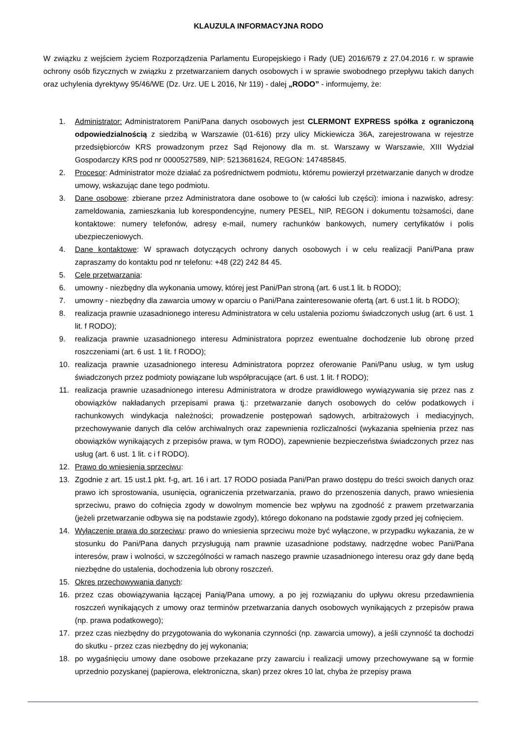KLAUZULA INFORMACYJNA RODO
W związku z wejściem życiem Rozporządzenia Parlamentu Europejskiego i Rady (UE) 2016/679 z 27.04.2016 r. w sprawie ochrony osób fizycznych w związku z przetwarzaniem danych osobowych i w sprawie swobodnego przepływu takich danych oraz uchylenia dyrektywy 95/46/WE (Dz. Urz. UE L 2016, Nr 119) - dalej „RODO” - informujemy, że:
1. Administrator: Administratorem Pani/Pana danych osobowych jest CLERMONT EXPRESS spółka z ograniczoną odpowiedzialnością z siedzibą w Warszawie (01-616) przy ulicy Mickiewicza 36A, zarejestrowana w rejestrze przedsiębiorców KRS prowadzonym przez Sąd Rejonowy dla m. st. Warszawy w Warszawie, XIII Wydział Gospodarczy KRS pod nr 0000527589, NIP: 5213681624, REGON: 147485845.
2. Procesor: Administrator może działać za pośrednictwem podmiotu, któremu powierzył przetwarzanie danych w drodze umowy, wskazując dane tego podmiotu.
3. Dane osobowe: zbierane przez Administratora dane osobowe to (w całości lub części): imiona i nazwisko, adresy: zameldowania, zamieszkania lub korespondencyjne, numery PESEL, NIP, REGON i dokumentu tożsamości, dane kontaktowe: numery telefonów, adresy e-mail, numery rachunków bankowych, numery certyfikatów i polis ubezpieczeniowych.
4. Dane kontaktowe: W sprawach dotyczących ochrony danych osobowych i w celu realizacji Pani/Pana praw zapraszamy do kontaktu pod nr telefonu: +48 (22) 242 84 45.
5. Cele przetwarzania:
6. umowny - niezbędny dla wykonania umowy, której jest Pani/Pan stroną (art. 6 ust.1 lit. b RODO);
7. umowny - niezbędny dla zawarcia umowy w oparciu o Pani/Pana zainteresowanie ofertą (art. 6 ust.1 lit. b RODO);
8. realizacja prawnie uzasadnionego interesu Administratora w celu ustalenia poziomu świadczonych usług (art. 6 ust. 1 lit. f RODO);
9. realizacja prawnie uzasadnionego interesu Administratora poprzez ewentualne dochodzenie lub obronę przed roszczeniami (art. 6 ust. 1 lit. f RODO);
10. realizacja prawnie uzasadnionego interesu Administratora poprzez oferowanie Pani/Panu usług, w tym usług świadczonych przez podmioty powiązane lub współpracujące (art. 6 ust. 1 lit. f RODO);
11. realizacja prawnie uzasadnionego interesu Administratora w drodze prawidłowego wywiązywania się przez nas z obowiązków nakładanych przepisami prawa tj.: przetwarzanie danych osobowych do celów podatkowych i rachunkowych windykacja należności; prowadzenie postępowań sądowych, arbitrażowych i mediacyjnych, przechowywanie danych dla celów archiwalnych oraz zapewnienia rozliczalności (wykazania spełnienia przez nas obowiązków wynikających z przepisów prawa, w tym RODO), zapewnienie bezpieczeństwa świadczonych przez nas usług (art. 6 ust. 1 lit. c i f RODO).
12. Prawo do wniesienia sprzeciwu:
13. Zgodnie z art. 15 ust.1 pkt. f-g, art. 16 i art. 17 RODO posiada Pani/Pan prawo dostępu do treści swoich danych oraz prawo ich sprostowania, usunięcia, ograniczenia przetwarzania, prawo do przenoszenia danych, prawo wniesienia sprzeciwu, prawo do cofnięcia zgody w dowolnym momencie bez wpływu na zgodność z prawem przetwarzania (jeżeli przetwarzanie odbywa się na podstawie zgody), którego dokonano na podstawie zgody przed jej cofnięciem.
14. Wyłączenie prawa do sprzeciwu: prawo do wniesienia sprzeciwu może być wyłączone, w przypadku wykazania, że w stosunku do Pani/Pana danych przysługują nam prawnie uzasadnione podstawy, nadrzędne wobec Pani/Pana interesów, praw i wolności, w szczególności w ramach naszego prawnie uzasadnionego interesu oraz gdy dane będą niezbędne do ustalenia, dochodzenia lub obrony roszczeń.
15. Okres przechowywania danych:
16. przez czas obowiązywania łączącej Panią/Pana umowy, a po jej rozwiązaniu do upływu okresu przedawnienia roszczeń wynikających z umowy oraz terminów przetwarzania danych osobowych wynikających z przepisów prawa (np. prawa podatkowego);
17. przez czas niezbędny do przygotowania do wykonania czynności (np. zawarcia umowy), a jeśli czynność ta dochodzi do skutku - przez czas niezbędny do jej wykonania;
18. po wygaśnięciu umowy dane osobowe przekazane przy zawarciu i realizacji umowy przechowywane są w formie uprzednio pozyskanej (papierowa, elektroniczna, skan) przez okres 10 lat, chyba że przepisy prawa